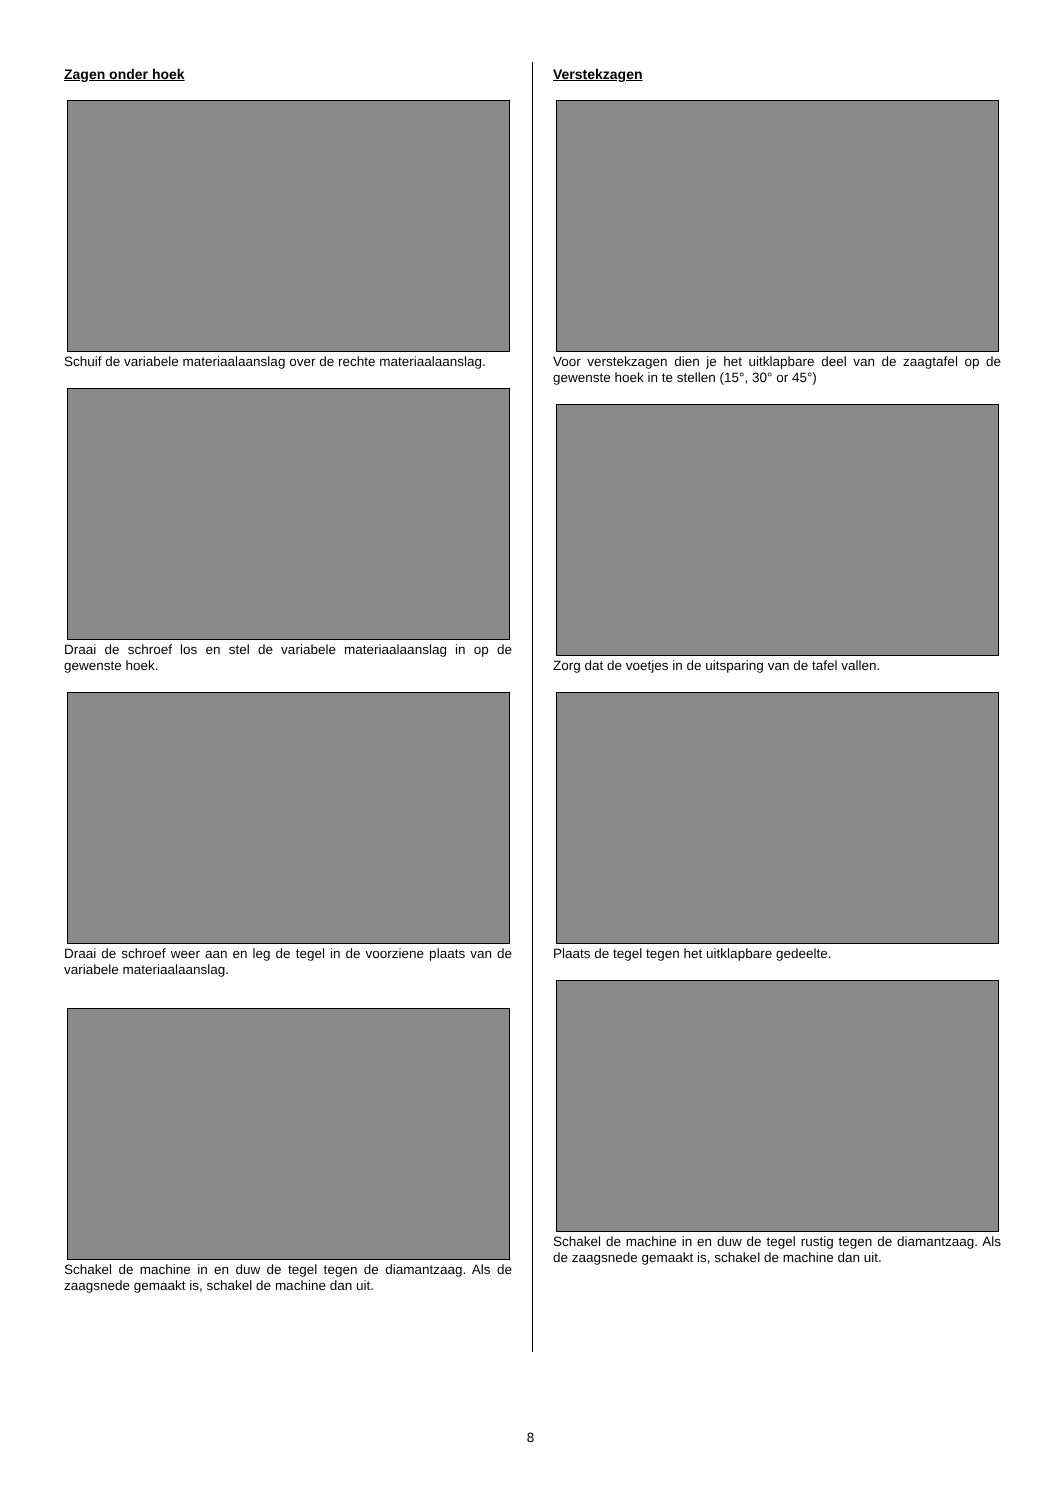Zagen onder hoek
Schuif de variabele materiaalaanslag over de rechte materiaalaanslag.
Draai de schroef los en stel de variabele materiaalaanslag in op de gewenste hoek.
Draai de schroef weer aan en leg de tegel in de voorziene plaats van de variabele materiaalaanslag.
Schakel de machine in en duw de tegel tegen de diamantzaag. Als de zaagsnede gemaakt is, schakel de machine dan uit.
Verstekzagen
Voor verstekzagen dien je het uitklapbare deel van de zaagtafel op de gewenste hoek in te stellen (15°, 30° or 45°)
Zorg dat de voetjes in de uitsparing van de tafel vallen.
Plaats de tegel tegen het uitklapbare gedeelte.
Schakel de machine in en duw de tegel rustig tegen de diamantzaag. Als de zaagsnede gemaakt is, schakel de machine dan uit.
8